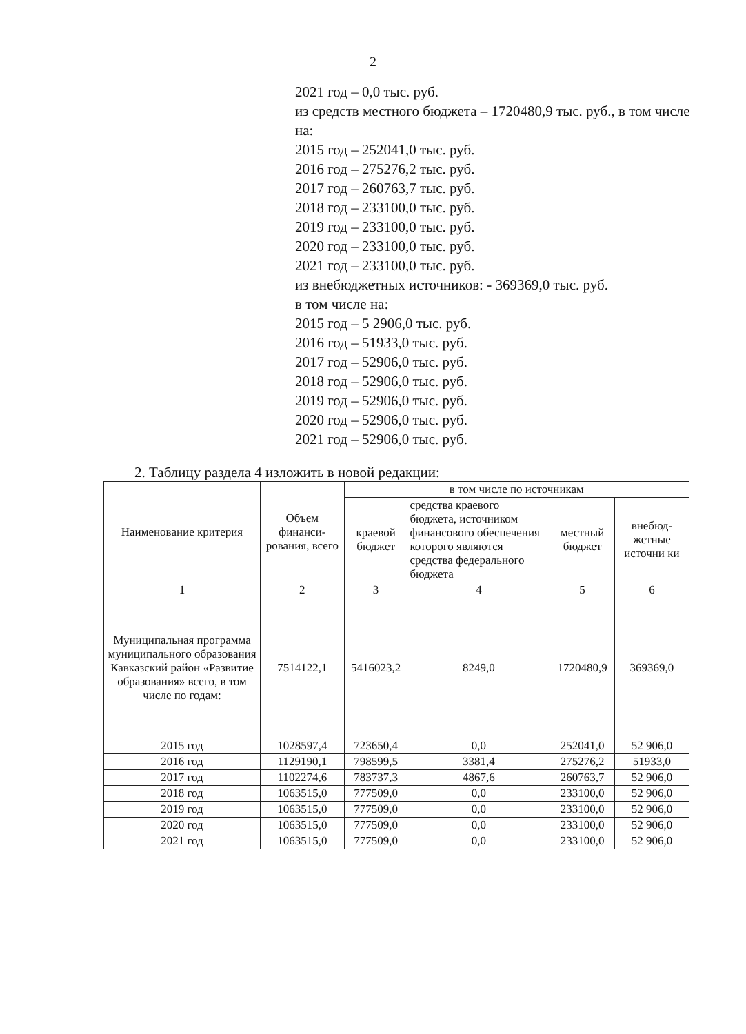2
2021 год – 0,0 тыс. руб.
из средств местного бюджета – 1720480,9 тыс. руб., в том числе на:
2015 год – 252041,0 тыс. руб.
2016 год – 275276,2 тыс. руб.
2017 год – 260763,7 тыс. руб.
2018 год – 233100,0 тыс. руб.
2019 год – 233100,0 тыс. руб.
2020 год – 233100,0 тыс. руб.
2021 год – 233100,0 тыс. руб.
из внебюджетных источников: - 369369,0 тыс. руб.
в том числе на:
2015 год – 5 2906,0 тыс. руб.
2016 год – 51933,0 тыс. руб.
2017 год – 52906,0 тыс. руб.
2018 год – 52906,0 тыс. руб.
2019 год – 52906,0 тыс. руб.
2020 год – 52906,0 тыс. руб.
2021 год – 52906,0 тыс. руб.
2. Таблицу раздела 4 изложить в новой редакции:
| Наименование критерия | Объем финанси-рования, всего | в том числе по источникам | | | |
| --- | --- | --- | --- | --- | --- |
| | | краевой бюджет | средства краевого бюджета, источником финансового обеспечения которого являются средства федерального бюджета | местный бюджет | внебюд-жетные источни ки |
| 1 | 2 | 3 | 4 | 5 | 6 |
| Муниципальная программа муниципального образования Кавказский район «Развитие образования» всего, в том числе по годам: | 7514122,1 | 5416023,2 | 8249,0 | 1720480,9 | 369369,0 |
| 2015 год | 1028597,4 | 723650,4 | 0,0 | 252041,0 | 52 906,0 |
| 2016 год | 1129190,1 | 798599,5 | 3381,4 | 275276,2 | 51933,0 |
| 2017 год | 1102274,6 | 783737,3 | 4867,6 | 260763,7 | 52 906,0 |
| 2018 год | 1063515,0 | 777509,0 | 0,0 | 233100,0 | 52 906,0 |
| 2019 год | 1063515,0 | 777509,0 | 0,0 | 233100,0 | 52 906,0 |
| 2020 год | 1063515,0 | 777509,0 | 0,0 | 233100,0 | 52 906,0 |
| 2021 год | 1063515,0 | 777509,0 | 0,0 | 233100,0 | 52 906,0 |